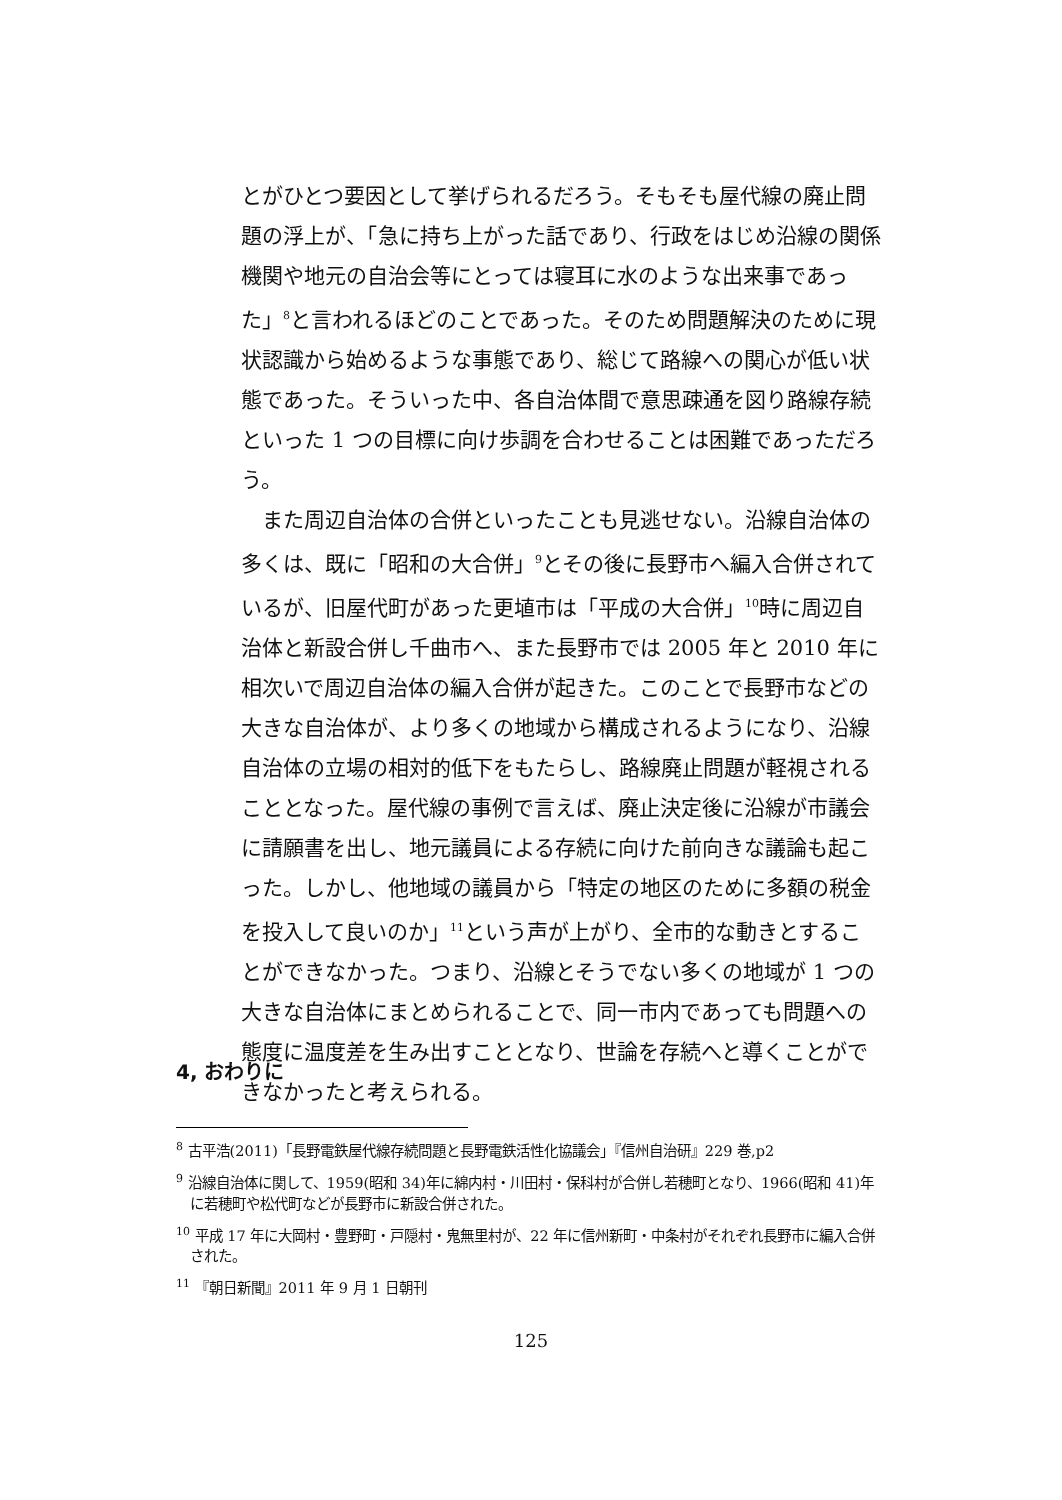とがひとつ要因として挙げられるだろう。そもそも屋代線の廃止問題の浮上が、「急に持ち上がった話であり、行政をはじめ沿線の関係機関や地元の自治会等にとっては寝耳に水のような出来事であった」<sup>8</sup>と言われるほどのことであった。そのため問題解決のために現状認識から始めるような事態であり、総じて路線への関心が低い状態であった。そういった中、各自治体間で意思疎通を図り路線存続といった 1 つの目標に向け歩調を合わせることは困難であっただろう。
　また周辺自治体の合併といったことも見逃せない。沿線自治体の多くは、既に「昭和の大合併」<sup>9</sup>とその後に長野市へ編入合併されているが、旧屋代町があった更埴市は「平成の大合併」<sup>10</sup>時に周辺自治体と新設合併し千曲市へ、また長野市では 2005 年と 2010 年に相次いで周辺自治体の編入合併が起きた。このことで長野市などの大きな自治体が、より多くの地域から構成されるようになり、沿線自治体の立場の相対的低下をもたらし、路線廃止問題が軽視されることとなった。屋代線の事例で言えば、廃止決定後に沿線が市議会に請願書を出し、地元議員による存続に向けた前向きな議論も起こった。しかし、他地域の議員から「特定の地区のために多額の税金を投入して良いのか」<sup>11</sup>という声が上がり、全市的な動きとすることができなかった。つまり、沿線とそうでない多くの地域が 1 つの大きな自治体にまとめられることで、同一市内であっても問題への態度に温度差を生み出すこととなり、世論を存続へと導くことができなかったと考えられる。
4, おわりに
<sup>8</sup> 古平浩(2011)「長野電鉄屋代線存続問題と長野電鉄活性化協議会」『信州自治研』229 巻,p2
<sup>9</sup> 沿線自治体に関して、1959(昭和 34)年に綿内村・川田村・保科村が合併し若穂町となり、1966(昭和 41)年に若穂町や松代町などが長野市に新設合併された。
<sup>10</sup> 平成 17 年に大岡村・豊野町・戸隠村・鬼無里村が、22 年に信州新町・中条村がそれぞれ長野市に編入合併された。
<sup>11</sup> 『朝日新聞』2011 年 9 月 1 日朝刊
125